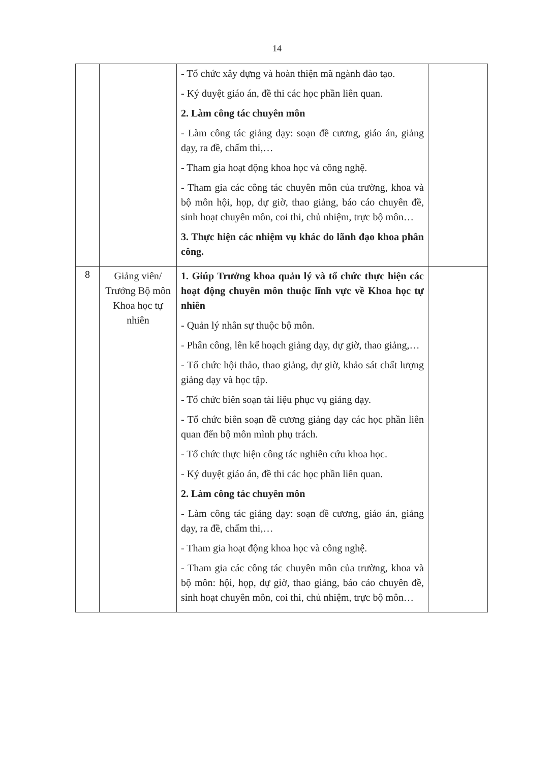14
| | | - Tổ chức xây dựng và hoàn thiện mã ngành đào tạo. - Ký duyệt giáo án, đề thi các học phần liên quan. 2. Làm công tác chuyên môn - Làm công tác giảng dạy: soạn đề cương, giáo án, giảng dạy, ra đề, chấm thi,… - Tham gia hoạt động khoa học và công nghệ. - Tham gia các công tác chuyên môn của trường, khoa và bộ môn hội, họp, dự giờ, thao giảng, báo cáo chuyên đề, sinh hoạt chuyên môn, coi thi, chủ nhiệm, trực bộ môn… 3. Thực hiện các nhiệm vụ khác do lãnh đạo khoa phân công. | |
| 8 | Giảng viên/ Trưởng Bộ môn Khoa học tự nhiên | 1. Giúp Trưởng khoa quản lý và tổ chức thực hiện các hoạt động chuyên môn thuộc lĩnh vực về Khoa học tự nhiên - Quản lý nhân sự thuộc bộ môn. - Phân công, lên kế hoạch giảng dạy, dự giờ, thao giảng,… - Tổ chức hội thảo, thao giảng, dự giờ, khảo sát chất lượng giảng dạy và học tập. - Tổ chức biên soạn tài liệu phục vụ giảng dạy. - Tổ chức biên soạn đề cương giảng dạy các học phần liên quan đến bộ môn mình phụ trách. - Tổ chức thực hiện công tác nghiên cứu khoa học. - Ký duyệt giáo án, đề thi các học phần liên quan. 2. Làm công tác chuyên môn - Làm công tác giảng dạy: soạn đề cương, giáo án, giảng dạy, ra đề, chấm thi,… - Tham gia hoạt động khoa học và công nghệ. - Tham gia các công tác chuyên môn của trường, khoa và bộ môn: hội, họp, dự giờ, thao giảng, báo cáo chuyên đề, sinh hoạt chuyên môn, coi thi, chủ nhiệm, trực bộ môn… | |